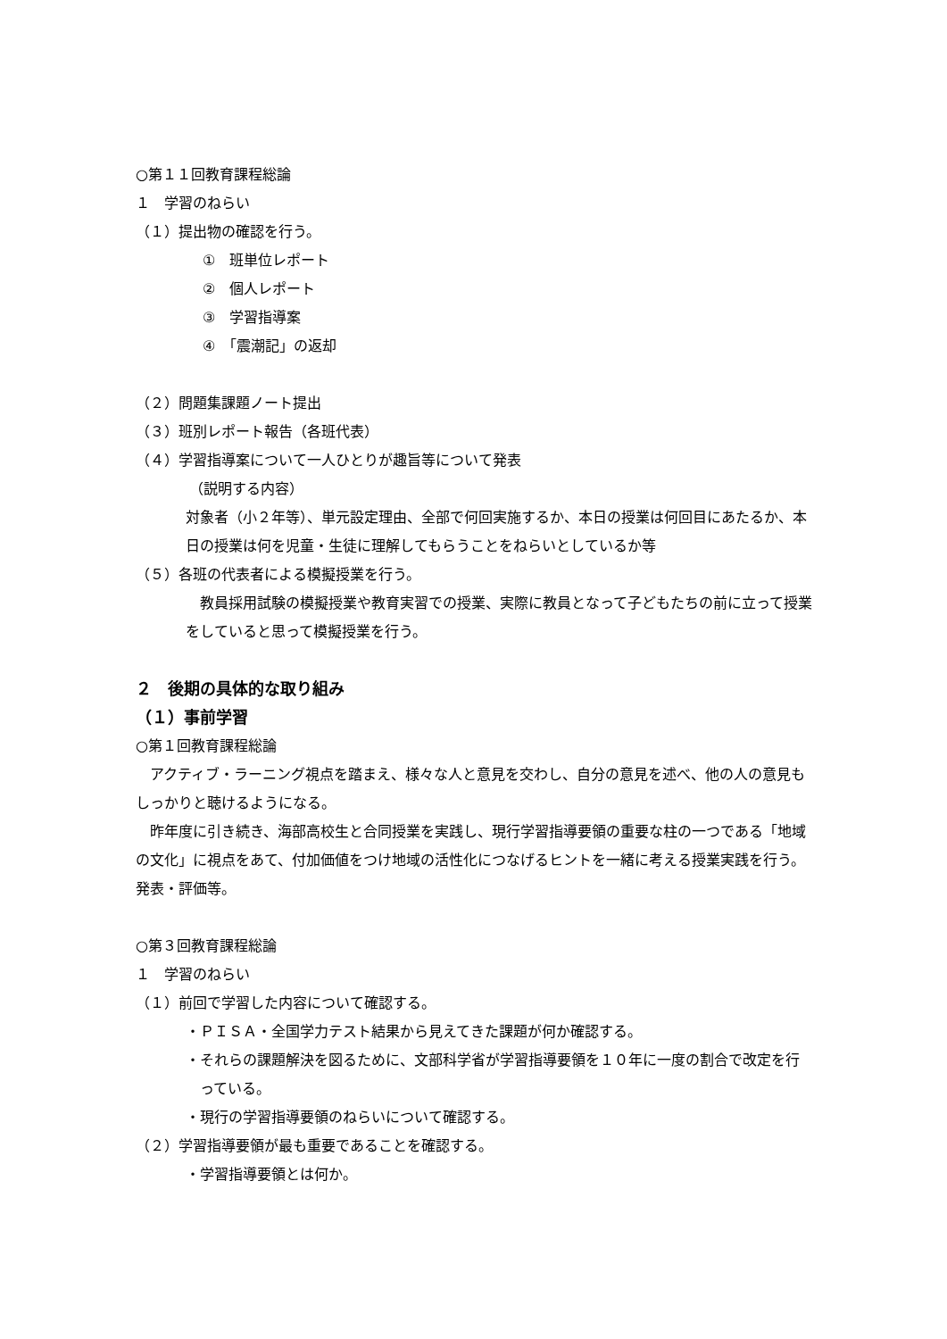○第１１回教育課程総論
１　学習のねらい
（１）提出物の確認を行う。
①　班単位レポート
②　個人レポート
③　学習指導案
④　「震潮記」の返却
（２）問題集課題ノート提出
（３）班別レポート報告（各班代表）
（４）学習指導案について一人ひとりが趣旨等について発表
（説明する内容）
対象者（小２年等）、単元設定理由、全部で何回実施するか、本日の授業は何回目にあたるか、本日の授業は何を児童・生徒に理解してもらうことをねらいとしているか等
（５）各班の代表者による模擬授業を行う。
教員採用試験の模擬授業や教育実習での授業、実際に教員となって子どもたちの前に立って授業をしていると思って模擬授業を行う。
２　後期の具体的な取り組み
（１）事前学習
○第１回教育課程総論
アクティブ・ラーニング視点を踏まえ、様々な人と意見を交わし、自分の意見を述べ、他の人の意見もしっかりと聴けるようになる。
昨年度に引き続き、海部高校生と合同授業を実践し、現行学習指導要領の重要な柱の一つである「地域の文化」に視点をあて、付加価値をつけ地域の活性化につなげるヒントを一緒に考える授業実践を行う。発表・評価等。
○第３回教育課程総論
１　学習のねらい
（１）前回で学習した内容について確認する。
・ＰＩＳＡ・全国学力テスト結果から見えてきた課題が何か確認する。
・それらの課題解決を図るために、文部科学省が学習指導要領を１０年に一度の割合で改定を行っている。
・現行の学習指導要領のねらいについて確認する。
（２）学習指導要領が最も重要であることを確認する。
・学習指導要領とは何か。